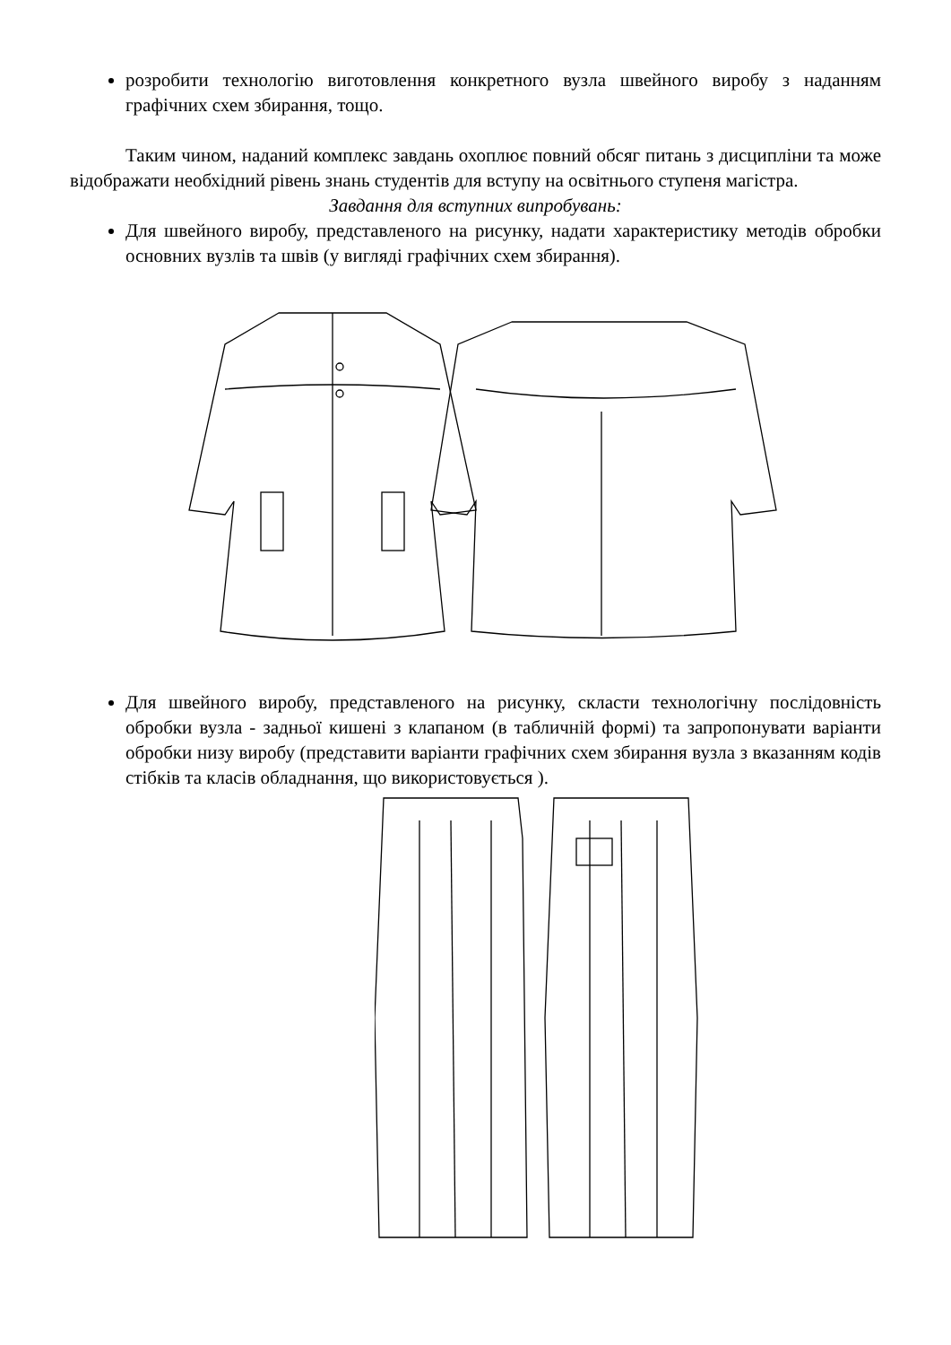розробити технологію виготовлення конкретного вузла швейного виробу з наданням графічних схем збирання, тощо.
Таким чином, наданий комплекс завдань охоплює повний обсяг питань з дисципліни та може відображати необхідний рівень знань студентів для вступу на освітнього ступеня магістра.
Завдання для вступних випробувань:
Для швейного виробу, представленого на рисунку, надати характеристику методів обробки основних вузлів та швів (у вигляді графічних схем збирання).
Для швейного виробу, представленого на рисунку, скласти технологічну послідовність обробки вузла - задньої кишені з клапаном (в табличній формі) та запропонувати варіанти обробки низу виробу (представити варіанти графічних схем збирання вузла з вказанням кодів стібків та класів обладнання, що використовується ).